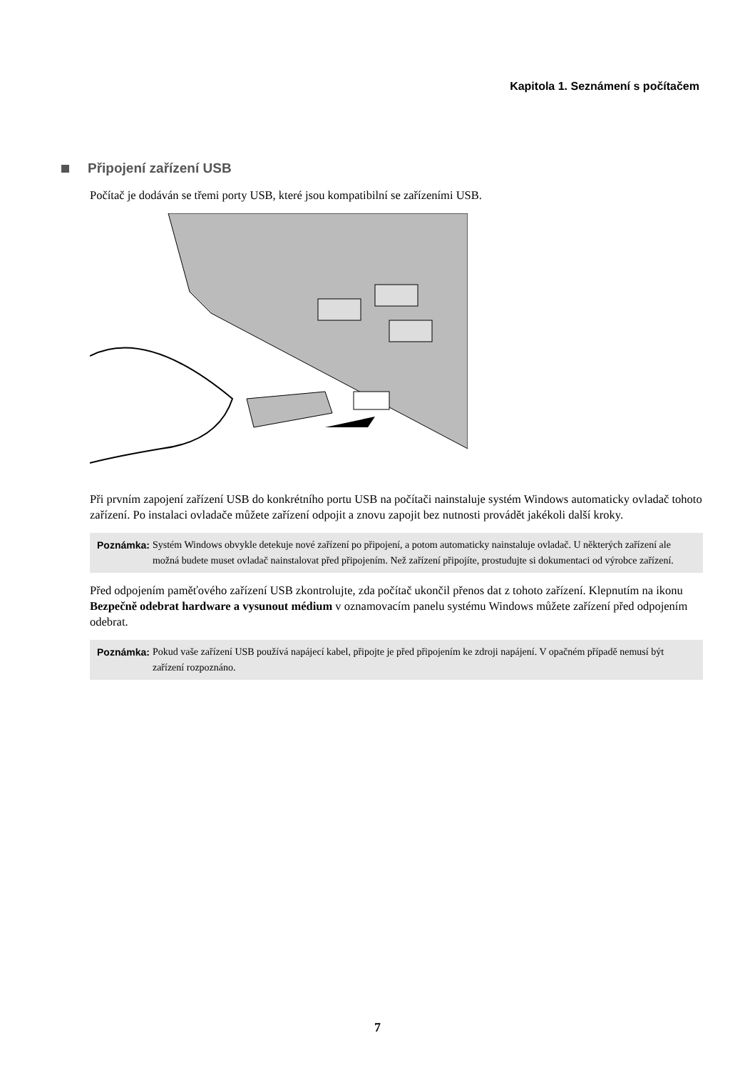Kapitola 1. Seznámení s počítačem
Připojení zařízení USB
Počítač je dodáván se třemi porty USB, které jsou kompatibilní se zařízeními USB.
Při prvním zapojení zařízení USB do konkrétního portu USB na počítači nainstaluje systém Windows automaticky ovladač tohoto zařízení. Po instalaci ovladače můžete zařízení odpojit a znovu zapojit bez nutnosti provádět jakékoli další kroky.
Poznámka: Systém Windows obvykle detekuje nové zařízení po připojení, a potom automaticky nainstaluje ovladač. U některých zařízení ale možná budete muset ovladač nainstalovat před připojením. Než zařízení připojíte, prostudujte si dokumentaci od výrobce zařízení.
Před odpojením paměťového zařízení USB zkontrolujte, zda počítač ukončil přenos dat z tohoto zařízení. Klepnutím na ikonu Bezpečně odebrat hardware a vysunout médium v oznamovacím panelu systému Windows můžete zařízení před odpojením odebrat.
Poznámka: Pokud vaše zařízení USB používá napájecí kabel, připojte je před připojením ke zdroji napájení. V opačném případě nemusí být zařízení rozpoznáno.
7